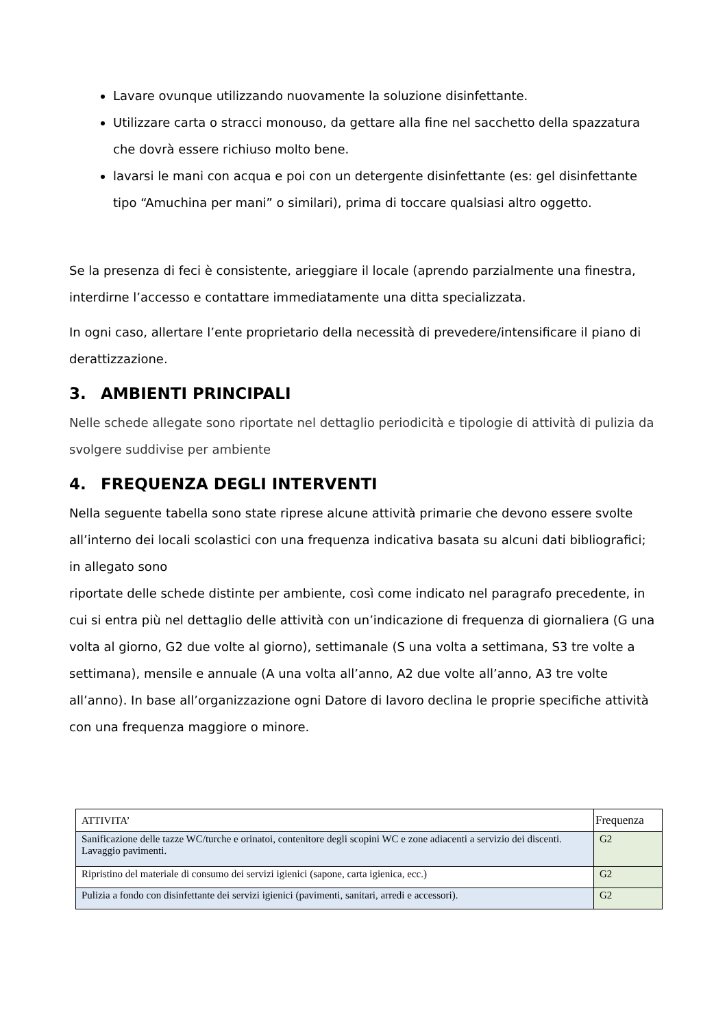Lavare ovunque utilizzando nuovamente la soluzione disinfettante.
Utilizzare carta o stracci monouso, da gettare alla fine nel sacchetto della spazzatura che dovrà essere richiuso molto bene.
lavarsi le mani con acqua e poi con un detergente disinfettante (es: gel disinfettante tipo “Amuchina per mani” o similari), prima di toccare qualsiasi altro oggetto.
Se la presenza di feci è consistente, arieggiare il locale (aprendo parzialmente una finestra, interdirne l’accesso e contattare immediatamente una ditta specializzata.
In ogni caso, allertare l’ente proprietario della necessità di prevedere/intensificare il piano di derattizzazione.
3. AMBIENTI PRINCIPALI
Nelle schede allegate sono riportate nel dettaglio periodicità e tipologie di attività di pulizia da svolgere suddivise per ambiente
4. FREQUENZA DEGLI INTERVENTI
Nella seguente tabella sono state riprese alcune attività primarie che devono essere svolte all’interno dei locali scolastici con una frequenza indicativa basata su alcuni dati bibliografici; in allegato sono
riportate delle schede distinte per ambiente, così come indicato nel paragrafo precedente, in cui si entra più nel dettaglio delle attività con un’indicazione di frequenza di giornaliera (G una volta al giorno, G2 due volte al giorno), settimanale (S una volta a settimana, S3 tre volte a settimana), mensile e annuale (A una volta all’anno, A2 due volte all’anno, A3 tre volte all’anno). In base all’organizzazione ogni Datore di lavoro declina le proprie specifiche attività con una frequenza maggiore o minore.
| ATTIVITA’ | Frequenza |
| --- | --- |
| Sanificazione delle tazze WC/turche e orinatoi, contenitore degli scopini WC e zone adiacenti a servizio dei discenti. Lavaggio pavimenti. | G2 |
| Ripristino del materiale di consumo dei servizi igienici (sapone, carta igienica, ecc.) | G2 |
| Pulizia a fondo con disinfettante dei servizi igienici (pavimenti, sanitari, arredi e accessori). | G2 |